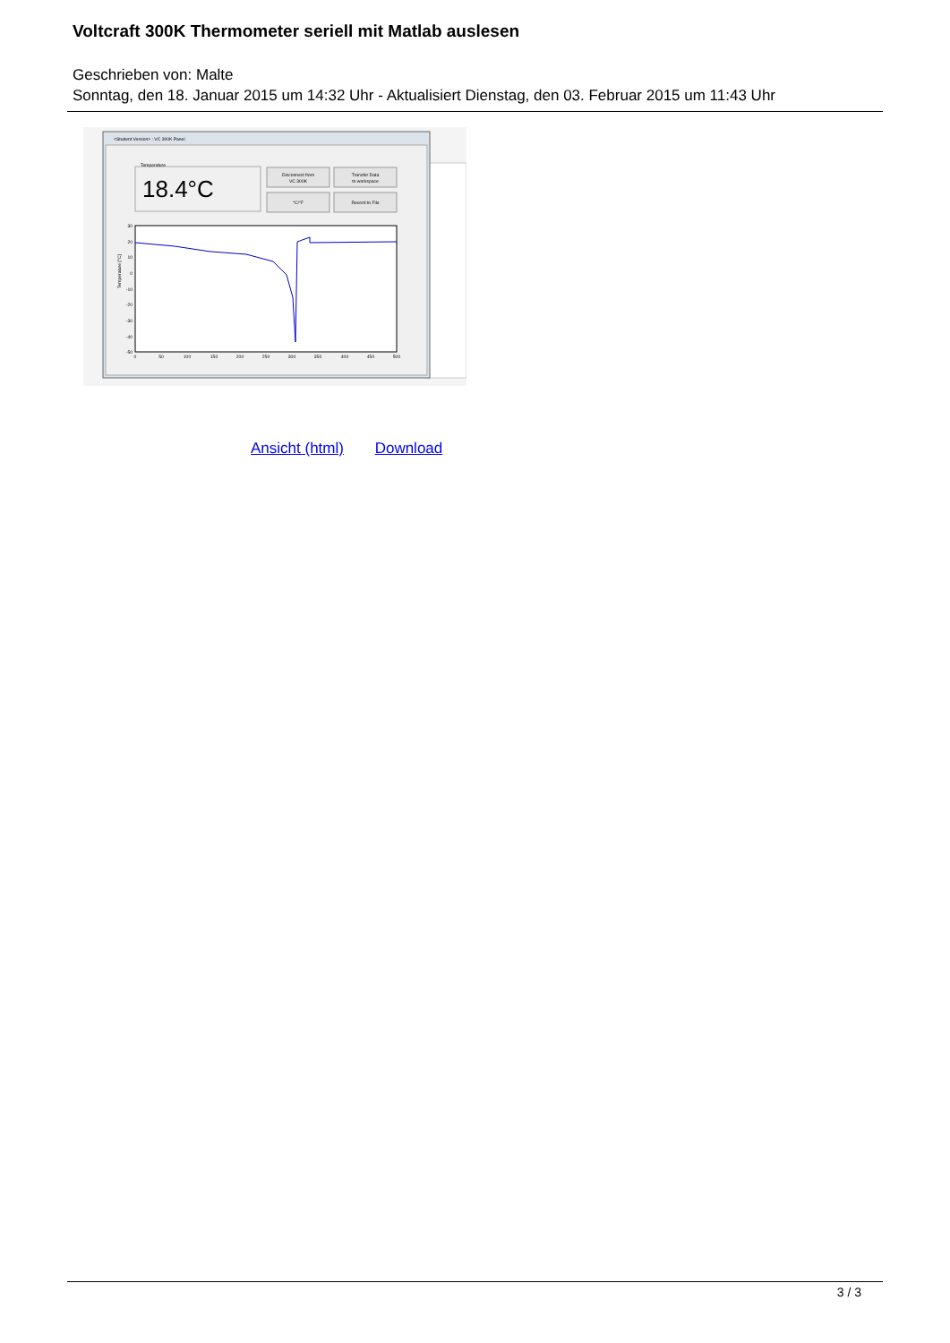Voltcraft 300K Thermometer seriell mit Matlab auslesen
Geschrieben von: Malte
Sonntag, den 18. Januar 2015 um 14:32 Uhr - Aktualisiert Dienstag, den 03. Februar 2015 um 11:43 Uhr
<Student Version> : VC 300K Panel
Temperature
18.4°C
Disconnect from
VC 300K
Transfer Data
to workspace
°C/°F
Record to File
0
50
100
150
200
250
300
350
400
450
500
30
20
10
0
-10
-20
-30
-40
-50
Temperature [°C]
Ansicht (html) Download
3 / 3